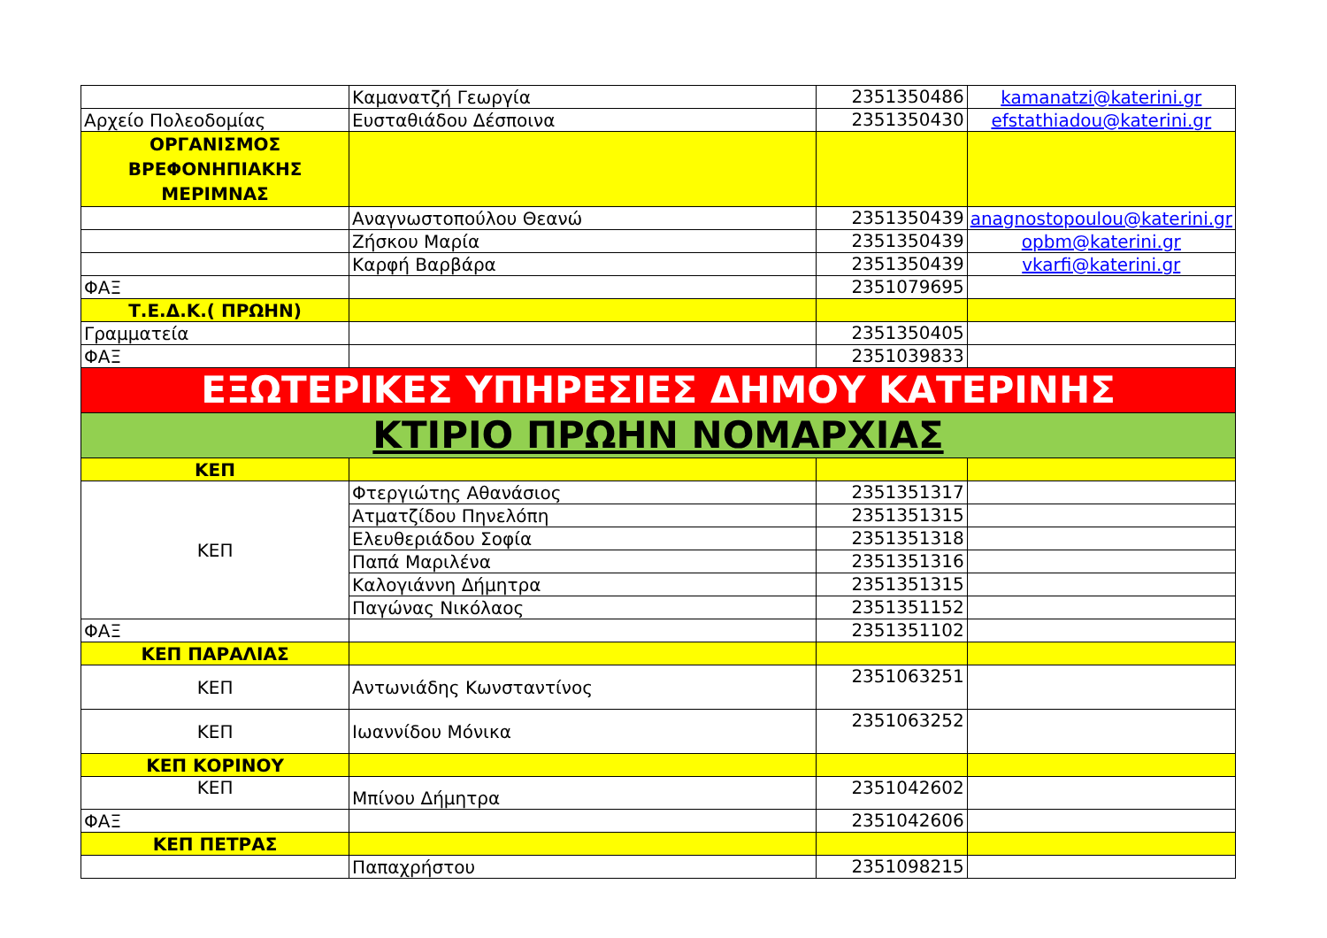| | Καμανατζή Γεωργία | 2351350486 | kamanatzi@katerini.gr |
| Αρχείο Πολεοδομίας | Ευσταθιάδου Δέσποινα | 2351350430 | efstathiadou@katerini.gr |
| ΟΡΓΑΝΙΣΜΟΣ ΒΡΕΦΟΝΗΠΙΑΚΗΣ ΜΕΡΙΜΝΑΣ | | | |
| | Αναγνωστοπούλου Θεανώ | 2351350439 | anagnostopoulou@katerini.gr |
| | Ζήσκου Μαρία | 2351350439 | opbm@katerini.gr |
| | Καρφή Βαρβάρα | 2351350439 | vkarfi@katerini.gr |
| ΦΑΞ | | 2351079695 | |
| Τ.Ε.Δ.Κ.( ΠΡΩΗΝ) | | | |
| Γραμματεία | | 2351350405 | |
| ΦΑΞ | | 2351039833 | |
| ΕΞΩΤΕΡΙΚΕΣ ΥΠΗΡΕΣΙΕΣ ΔΗΜΟΥ ΚΑΤΕΡΙΝΗΣ | | | |
| ΚΤΙΡΙΟ ΠΡΩΗΝ ΝΟΜΑΡΧΙΑΣ | | | |
| ΚΕΠ | | | |
| ΚΕΠ | Φτεργιώτης Αθανάσιος | 2351351317 | |
| | Ατματζίδου Πηνελόπη | 2351351315 | |
| | Ελευθεριάδου Σοφία | 2351351318 | |
| | Παπά Μαριλένα | 2351351316 | |
| | Καλογιάννη Δήμητρα | 2351351315 | |
| | Παγώνας Νικόλαος | 2351351152 | |
| ΦΑΞ | | 2351351102 | |
| ΚΕΠ ΠΑΡΑΛΙΑΣ | | | |
| ΚΕΠ | Αντωνιάδης Κωνσταντίνος | 2351063251 | |
| ΚΕΠ | Ιωαννίδου Μόνικα | 2351063252 | |
| ΚΕΠ ΚΟΡΙΝΟΥ | | | |
| ΚΕΠ | Μπίνου Δήμητρα | 2351042602 | |
| ΦΑΞ | | 2351042606 | |
| ΚΕΠ ΠΕΤΡΑΣ | | | |
| | Παπαχρήστου | 2351098215 | |